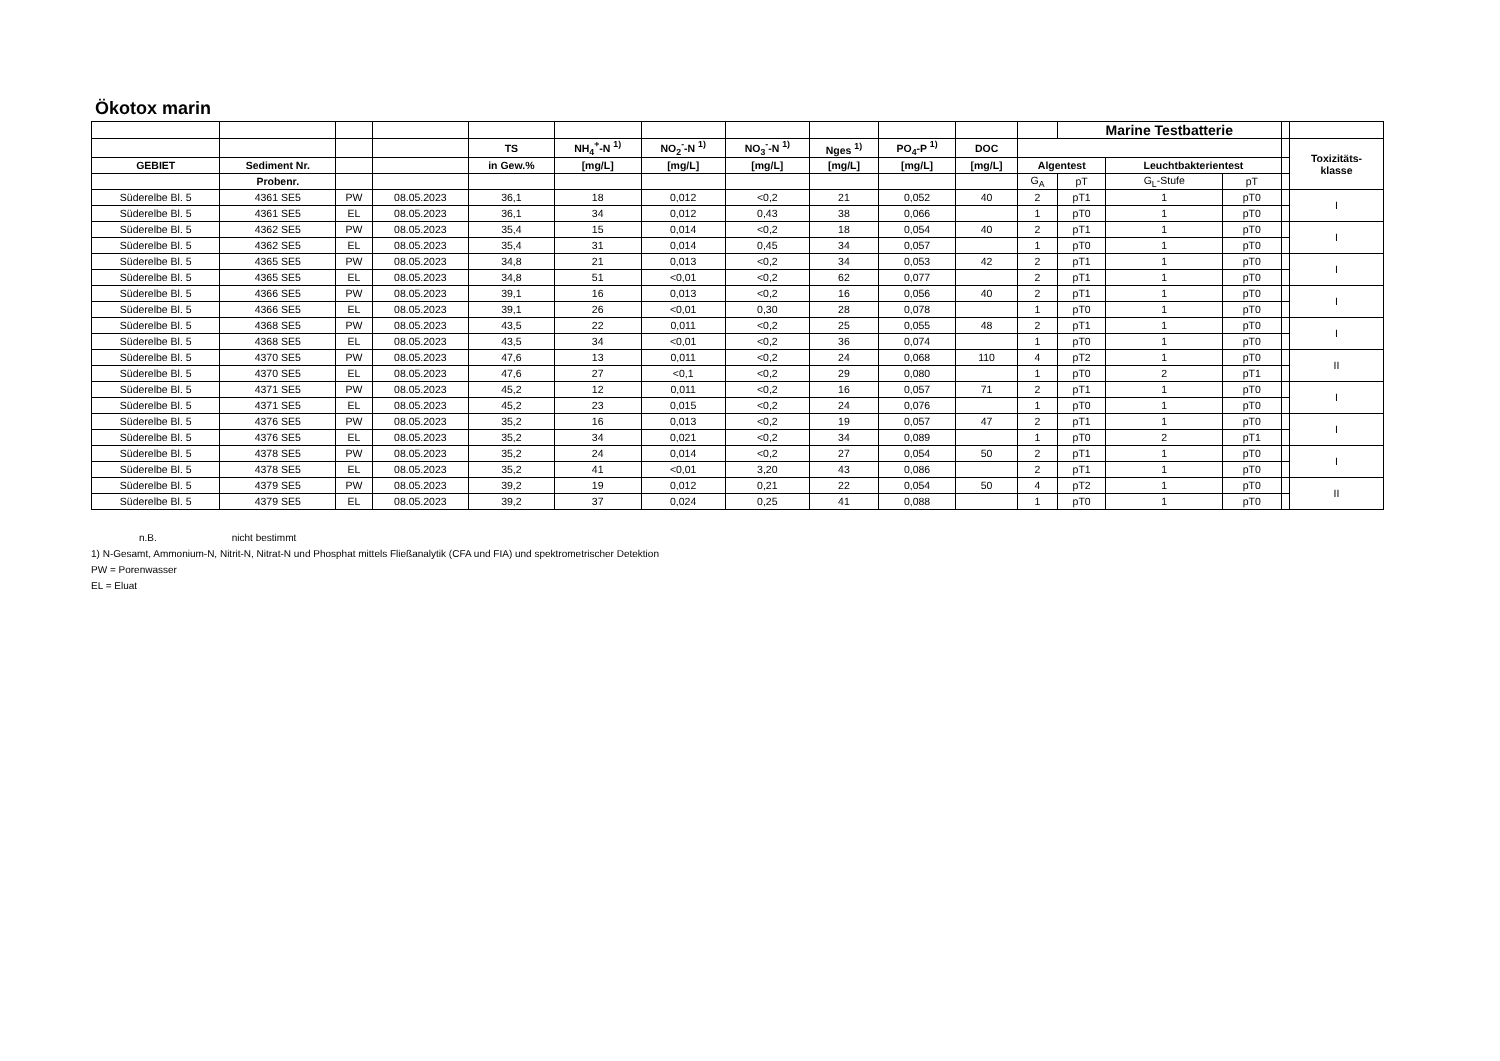Ökotox marin
| | | | | | | | | | | | | Marine Testbatterie | | | | |
| --- | --- | --- | --- | --- | --- | --- | --- | --- | --- | --- | --- | --- | --- | --- | --- | --- |
| | | | | TS | NH<sub>4</sub><sup>+</sup>-N <sup>1)</sup> | NO<sub>2</sub><sup>-</sup>-N <sup>1)</sup> | NO<sub>3</sub><sup>-</sup>-N <sup>1)</sup> | Nges <sup>1)</sup> | PO<sub>4</sub>-P <sup>1)</sup> | DOC | | | | | | Toxizitäts- klasse |
| GEBIET | Sediment Nr. | | | in Gew.% | [mg/L] | [mg/L] | [mg/L] | [mg/L] | [mg/L] | [mg/L] | Algentest | | Leuchtbakterientest | | | |
| | Probenr. | | | | | | | | | | G<sub>A</sub> | pT | G<sub>L</sub>-Stufe | pT | | |
| Süderelbe Bl. 5 | 4361 SE5 | PW | 08.05.2023 | 36,1 | 18 | 0,012 | <0,2 | 21 | 0,052 | 40 | 2 | pT1 | 1 | pT0 | | I |
| Süderelbe Bl. 5 | 4361 SE5 | EL | 08.05.2023 | 36,1 | 34 | 0,012 | 0,43 | 38 | 0,066 | | 1 | pT0 | 1 | pT0 | | |
| Süderelbe Bl. 5 | 4362 SE5 | PW | 08.05.2023 | 35,4 | 15 | 0,014 | <0,2 | 18 | 0,054 | 40 | 2 | pT1 | 1 | pT0 | | I |
| Süderelbe Bl. 5 | 4362 SE5 | EL | 08.05.2023 | 35,4 | 31 | 0,014 | 0,45 | 34 | 0,057 | | 1 | pT0 | 1 | pT0 | | |
| Süderelbe Bl. 5 | 4365 SE5 | PW | 08.05.2023 | 34,8 | 21 | 0,013 | <0,2 | 34 | 0,053 | 42 | 2 | pT1 | 1 | pT0 | | I |
| Süderelbe Bl. 5 | 4365 SE5 | EL | 08.05.2023 | 34,8 | 51 | <0,01 | <0,2 | 62 | 0,077 | | 2 | pT1 | 1 | pT0 | | |
| Süderelbe Bl. 5 | 4366 SE5 | PW | 08.05.2023 | 39,1 | 16 | 0,013 | <0,2 | 16 | 0,056 | 40 | 2 | pT1 | 1 | pT0 | | I |
| Süderelbe Bl. 5 | 4366 SE5 | EL | 08.05.2023 | 39,1 | 26 | <0,01 | 0,30 | 28 | 0,078 | | 1 | pT0 | 1 | pT0 | | |
| Süderelbe Bl. 5 | 4368 SE5 | PW | 08.05.2023 | 43,5 | 22 | 0,011 | <0,2 | 25 | 0,055 | 48 | 2 | pT1 | 1 | pT0 | | I |
| Süderelbe Bl. 5 | 4368 SE5 | EL | 08.05.2023 | 43,5 | 34 | <0,01 | <0,2 | 36 | 0,074 | | 1 | pT0 | 1 | pT0 | | |
| Süderelbe Bl. 5 | 4370 SE5 | PW | 08.05.2023 | 47,6 | 13 | 0,011 | <0,2 | 24 | 0,068 | 110 | 4 | pT2 | 1 | pT0 | | II |
| Süderelbe Bl. 5 | 4370 SE5 | EL | 08.05.2023 | 47,6 | 27 | <0,1 | <0,2 | 29 | 0,080 | | 1 | pT0 | 2 | pT1 | | |
| Süderelbe Bl. 5 | 4371 SE5 | PW | 08.05.2023 | 45,2 | 12 | 0,011 | <0,2 | 16 | 0,057 | 71 | 2 | pT1 | 1 | pT0 | | I |
| Süderelbe Bl. 5 | 4371 SE5 | EL | 08.05.2023 | 45,2 | 23 | 0,015 | <0,2 | 24 | 0,076 | | 1 | pT0 | 1 | pT0 | | |
| Süderelbe Bl. 5 | 4376 SE5 | PW | 08.05.2023 | 35,2 | 16 | 0,013 | <0,2 | 19 | 0,057 | 47 | 2 | pT1 | 1 | pT0 | | I |
| Süderelbe Bl. 5 | 4376 SE5 | EL | 08.05.2023 | 35,2 | 34 | 0,021 | <0,2 | 34 | 0,089 | | 1 | pT0 | 2 | pT1 | | |
| Süderelbe Bl. 5 | 4378 SE5 | PW | 08.05.2023 | 35,2 | 24 | 0,014 | <0,2 | 27 | 0,054 | 50 | 2 | pT1 | 1 | pT0 | | I |
| Süderelbe Bl. 5 | 4378 SE5 | EL | 08.05.2023 | 35,2 | 41 | <0,01 | 3,20 | 43 | 0,086 | | 2 | pT1 | 1 | pT0 | | |
| Süderelbe Bl. 5 | 4379 SE5 | PW | 08.05.2023 | 39,2 | 19 | 0,012 | 0,21 | 22 | 0,054 | 50 | 4 | pT2 | 1 | pT0 | | II |
| Süderelbe Bl. 5 | 4379 SE5 | EL | 08.05.2023 | 39,2 | 37 | 0,024 | 0,25 | 41 | 0,088 | | 1 | pT0 | 1 | pT0 | | |
n.B. nicht bestimmt
1) N-Gesamt, Ammonium-N, Nitrit-N, Nitrat-N und Phosphat mittels Fließanalytik (CFA und FIA) und spektrometrischer Detektion
PW = Porenwasser
EL = Eluat